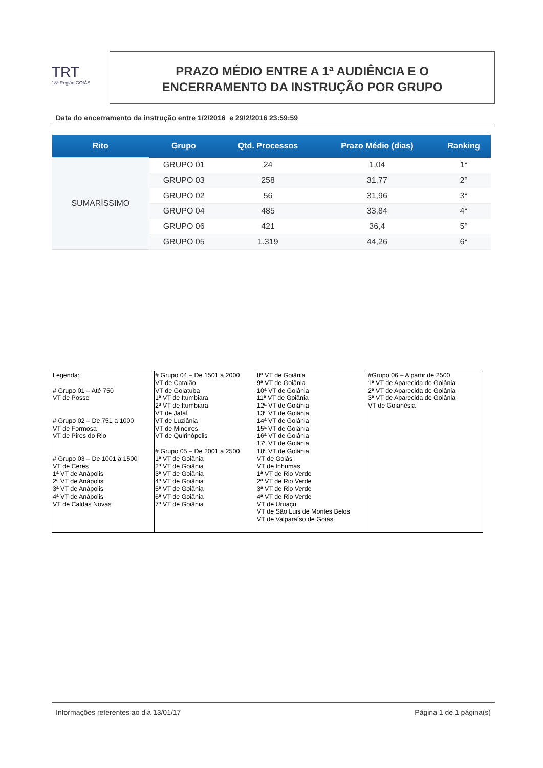TRT
18ª Região GOIÁS
PRAZO MÉDIO ENTRE A 1ª AUDIÊNCIA E O
ENCERRAMENTO DA INSTRUÇÃO POR GRUPO
Data do encerramento da instrução entre 1/2/2016 e 29/2/2016 23:59:59
| Rito | Grupo | Qtd. Processos | Prazo Médio (dias) | Ranking |
| --- | --- | --- | --- | --- |
| SUMARÍSSIMO | GRUPO 01 | 24 | 1,04 | 1° |
| | GRUPO 03 | 258 | 31,77 | 2° |
| | GRUPO 02 | 56 | 31,96 | 3° |
| | GRUPO 04 | 485 | 33,84 | 4° |
| | GRUPO 06 | 421 | 36,4 | 5° |
| | GRUPO 05 | 1.319 | 44,26 | 6° |
| Legenda: # Grupo 01 – Até 750 VT de Posse # Grupo 02 – De 751 a 1000 VT de Formosa VT de Pires do Rio # Grupo 03 – De 1001 a 1500 VT de Ceres 1ª VT de Anápolis 2ª VT de Anápolis 3ª VT de Anápolis 4ª VT de Anápolis VT de Caldas Novas | # Grupo 04 – De 1501 a 2000 VT de Catalão VT de Goiatuba 1ª VT de Itumbiara 2ª VT de Itumbiara VT de Jataí VT de Luziânia VT de Mineiros VT de Quirinópolis # Grupo 05 – De 2001 a 2500 1ª VT de Goiânia 2ª VT de Goiânia 3ª VT de Goiânia 4ª VT de Goiânia 5ª VT de Goiânia 6ª VT de Goiânia 7ª VT de Goiânia | 8ª VT de Goiânia 9ª VT de Goiânia 10ª VT de Goiânia 11ª VT de Goiânia 12ª VT de Goiânia 13ª VT de Goiânia 14ª VT de Goiânia 15ª VT de Goiânia 16ª VT de Goiânia 17ª VT de Goiânia 18ª VT de Goiânia VT de Goiás VT de Inhumas 1ª VT de Rio Verde 2ª VT de Rio Verde 3ª VT de Rio Verde 4ª VT de Rio Verde VT de Uruaçu VT de São Luis de Montes Belos VT de Valparaíso de Goiás | #Grupo 06 – A partir de 2500 1ª VT de Aparecida de Goiânia 2ª VT de Aparecida de Goiânia 3ª VT de Aparecida de Goiânia VT de Goianésia |
Informações referentes ao dia 13/01/17 Página 1 de 1 página(s)